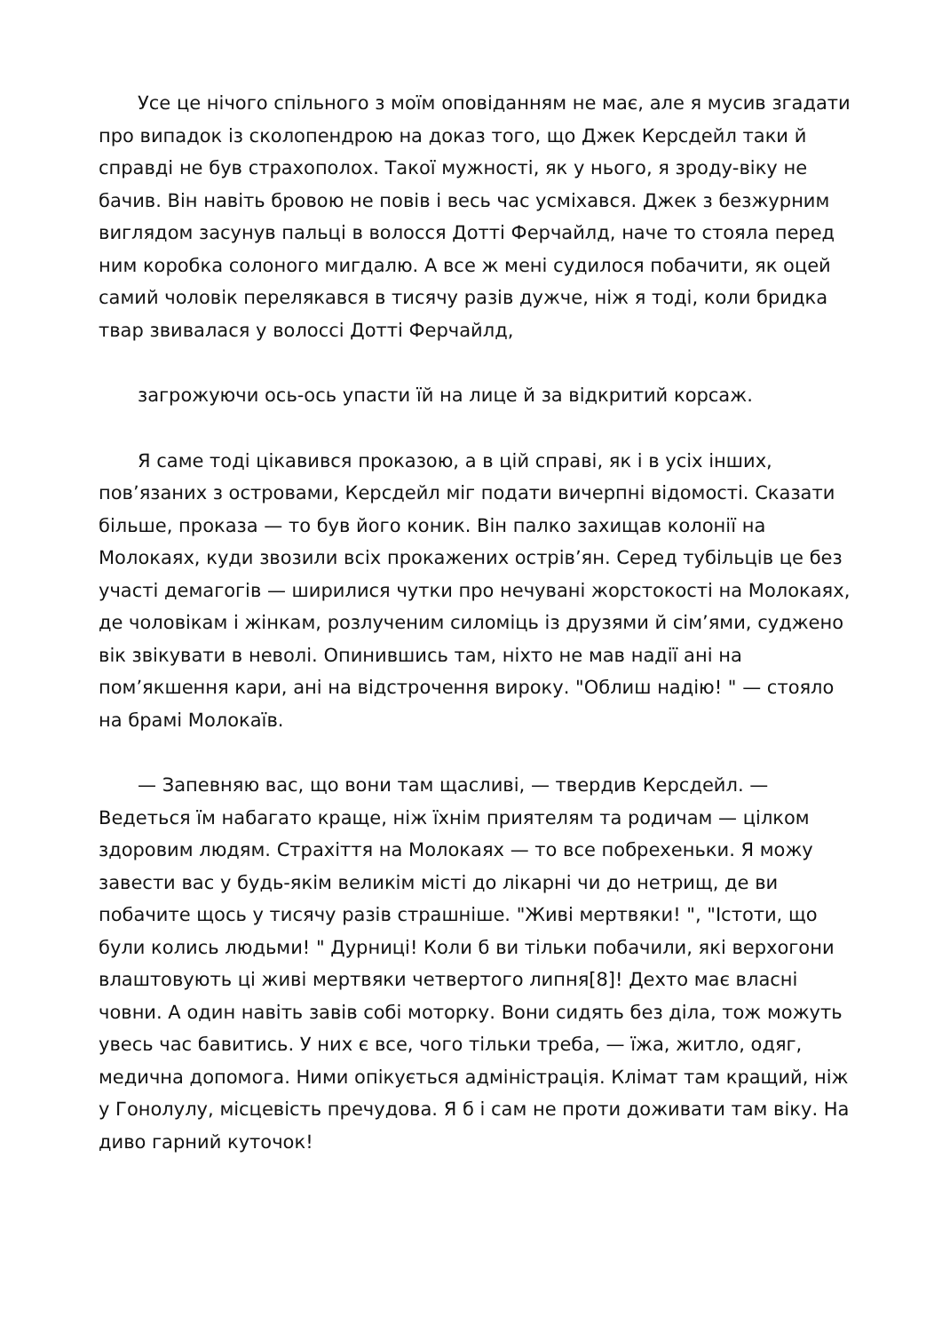Усе це нічого спільного з моїм оповіданням не має, але я мусив згадати про випадок із сколопендрою на доказ того, що Джек Керсдейл таки й справді не був страхополох. Такої мужності, як у нього, я зроду-віку не бачив. Він навіть бровою не повів і весь час усміхався. Джек з безжурним виглядом засунув пальці в волосся Дотті Ферчайлд, наче то стояла перед ним коробка солоного мигдалю. А все ж мені судилося побачити, як оцей самий чоловік перелякався в тисячу разів дужче, ніж я тоді, коли бридка твар звивалася у волоссі Дотті Ферчайлд,
загрожуючи ось-ось упасти їй на лице й за відкритий корсаж.
Я саме тоді цікавився проказою, а в цій справі, як і в усіх інших, пов’язаних з островами, Керсдейл міг подати вичерпні відомості. Сказати більше, проказа — то був його коник. Він палко захищав колонії на Молокаях, куди звозили всіх прокажених острів’ян. Серед тубільців це без участі демагогів — ширилися чутки про нечувані жорстокості на Молокаях, де чоловікам і жінкам, розлученим силоміць із друзями й сім’ями, суджено вік звікувати в неволі. Опинившись там, ніхто не мав надії ані на пом’якшення кари, ані на відстрочення вироку. "Облиш надію! " — стояло на брамі Молокаїв.
— Запевняю вас, що вони там щасливі, — твердив Керсдейл. — Ведеться їм набагато краще, ніж їхнім приятелям та родичам — цілком здоровим людям. Страхіття на Молокаях — то все побрехеньки. Я можу завести вас у будь-якім великім місті до лікарні чи до нетрищ, де ви побачите щось у тисячу разів страшніше. "Живі мертвяки! ", "Істоти, що були колись людьми! " Дурниці! Коли б ви тільки побачили, які верхогони влаштовують ці живі мертвяки четвертого липня[8]! Дехто має власні човни. А один навіть завів собі моторку. Вони сидять без діла, тож можуть увесь час бавитись. У них є все, чого тільки треба, — їжа, житло, одяг, медична допомога. Ними опікується адміністрація. Клімат там кращий, ніж у Гонолулу, місцевість пречудова. Я б і сам не проти доживати там віку. На диво гарний куточок!